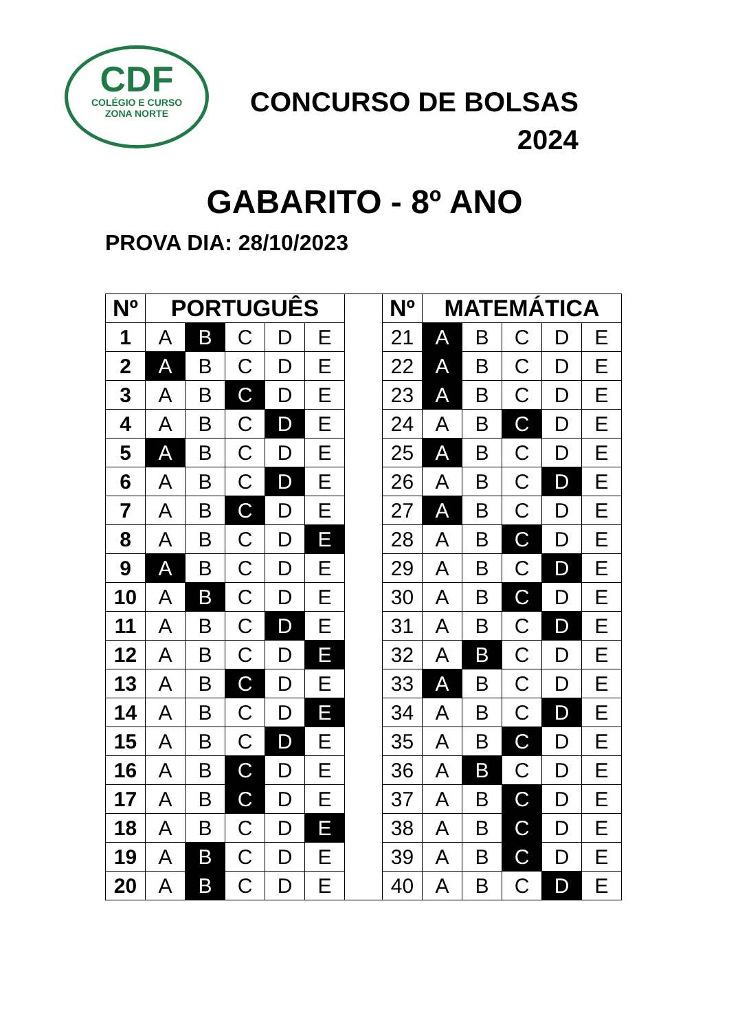CDF
COLÉGIO E CURSO
ZONA NORTE
CONCURSO DE BOLSAS
2024
GABARITO - 8º ANO
PROVA DIA: 28/10/2023
| Nº | PORTUGUÊS | | | | |
| --- | --- | --- | --- | --- | --- |
| 1 | A | B | C | D | E |
| 2 | A | B | C | D | E |
| 3 | A | B | C | D | E |
| 4 | A | B | C | D | E |
| 5 | A | B | C | D | E |
| 6 | A | B | C | D | E |
| 7 | A | B | C | D | E |
| 8 | A | B | C | D | E |
| 9 | A | B | C | D | E |
| 10 | A | B | C | D | E |
| 11 | A | B | C | D | E |
| 12 | A | B | C | D | E |
| 13 | A | B | C | D | E |
| 14 | A | B | C | D | E |
| 15 | A | B | C | D | E |
| 16 | A | B | C | D | E |
| 17 | A | B | C | D | E |
| 18 | A | B | C | D | E |
| 19 | A | B | C | D | E |
| 20 | A | B | C | D | E |
| Nº | MATEMÁTICA | | | | |
| --- | --- | --- | --- | --- | --- |
| 21 | A | B | C | D | E |
| 22 | A | B | C | D | E |
| 23 | A | B | C | D | E |
| 24 | A | B | C | D | E |
| 25 | A | B | C | D | E |
| 26 | A | B | C | D | E |
| 27 | A | B | C | D | E |
| 28 | A | B | C | D | E |
| 29 | A | B | C | D | E |
| 30 | A | B | C | D | E |
| 31 | A | B | C | D | E |
| 32 | A | B | C | D | E |
| 33 | A | B | C | D | E |
| 34 | A | B | C | D | E |
| 35 | A | B | C | D | E |
| 36 | A | B | C | D | E |
| 37 | A | B | C | D | E |
| 38 | A | B | C | D | E |
| 39 | A | B | C | D | E |
| 40 | A | B | C | D | E |